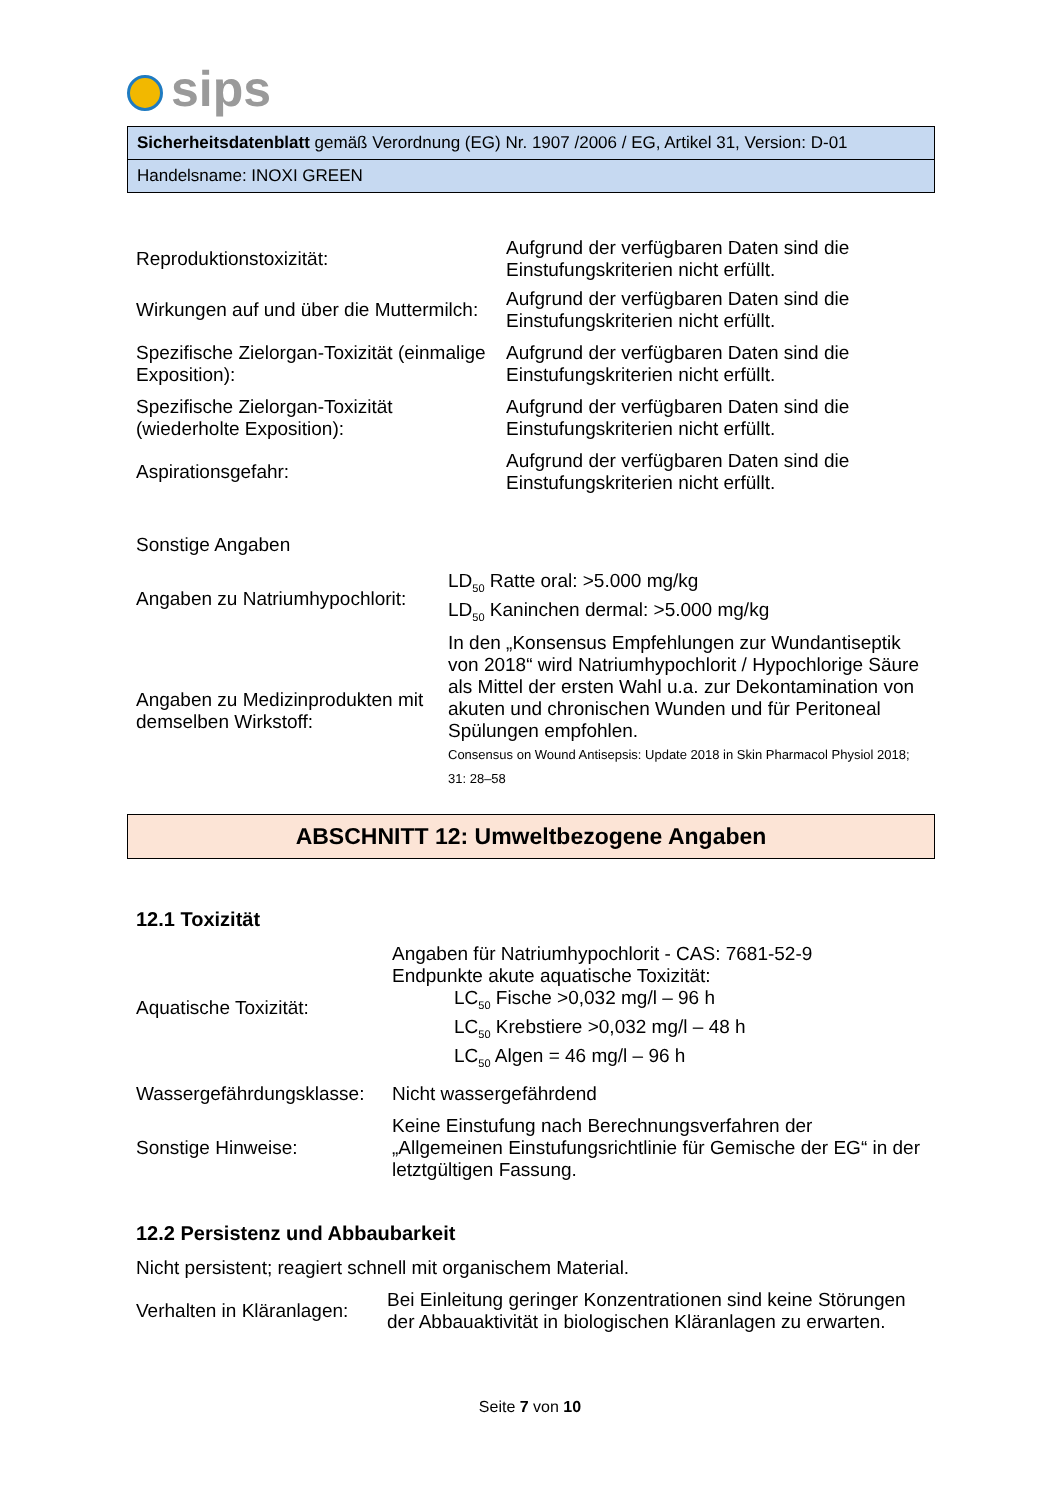sips
Sicherheitsdatenblatt gemäß Verordnung (EG) Nr. 1907 /2006 / EG, Artikel 31, Version: D-01
Handelsname: INOXI GREEN
| Reproduktionstoxizität: | Aufgrund der verfügbaren Daten sind die Einstufungskriterien nicht erfüllt. |
| Wirkungen auf und über die Muttermilch: | Aufgrund der verfügbaren Daten sind die Einstufungskriterien nicht erfüllt. |
| Spezifische Zielorgan-Toxizität (einmalige Exposition): | Aufgrund der verfügbaren Daten sind die Einstufungskriterien nicht erfüllt. |
| Spezifische Zielorgan-Toxizität (wiederholte Exposition): | Aufgrund der verfügbaren Daten sind die Einstufungskriterien nicht erfüllt. |
| Aspirationsgefahr: | Aufgrund der verfügbaren Daten sind die Einstufungskriterien nicht erfüllt. |
Sonstige Angaben
| Angaben zu Natriumhypochlorit: | LD<sub>50</sub> Ratte oral: >5.000 mg/kg LD<sub>50</sub> Kaninchen dermal: >5.000 mg/kg |
| Angaben zu Medizinprodukten mit demselben Wirkstoff: | In den „Konsensus Empfehlungen zur Wundantiseptik von 2018“ wird Natriumhypochlorit / Hypochlorige Säure als Mittel der ersten Wahl u.a. zur Dekontamination von akuten und chronischen Wunden und für Peritoneal Spülungen empfohlen. Consensus on Wound Antisepsis: Update 2018 in Skin Pharmacol Physiol 2018; 31: 28–58 |
ABSCHNITT 12: Umweltbezogene Angaben
12.1 Toxizität
| Aquatische Toxizität: | Angaben für Natriumhypochlorit - CAS: 7681-52-9 Endpunkte akute aquatische Toxizität: LC<sub>50</sub> Fische >0,032 mg/l – 96 h LC<sub>50</sub> Krebstiere >0,032 mg/l – 48 h LC<sub>50</sub> Algen = 46 mg/l – 96 h |
| Wassergefährdungsklasse: | Nicht wassergefährdend |
| Sonstige Hinweise: | Keine Einstufung nach Berechnungsverfahren der „Allgemeinen Einstufungsrichtlinie für Gemische der EG“ in der letztgültigen Fassung. |
12.2 Persistenz und Abbaubarkeit
Nicht persistent; reagiert schnell mit organischem Material.
| Verhalten in Kläranlagen: | Bei Einleitung geringer Konzentrationen sind keine Störungen der Abbauaktivität in biologischen Kläranlagen zu erwarten. |
Seite 7 von 10